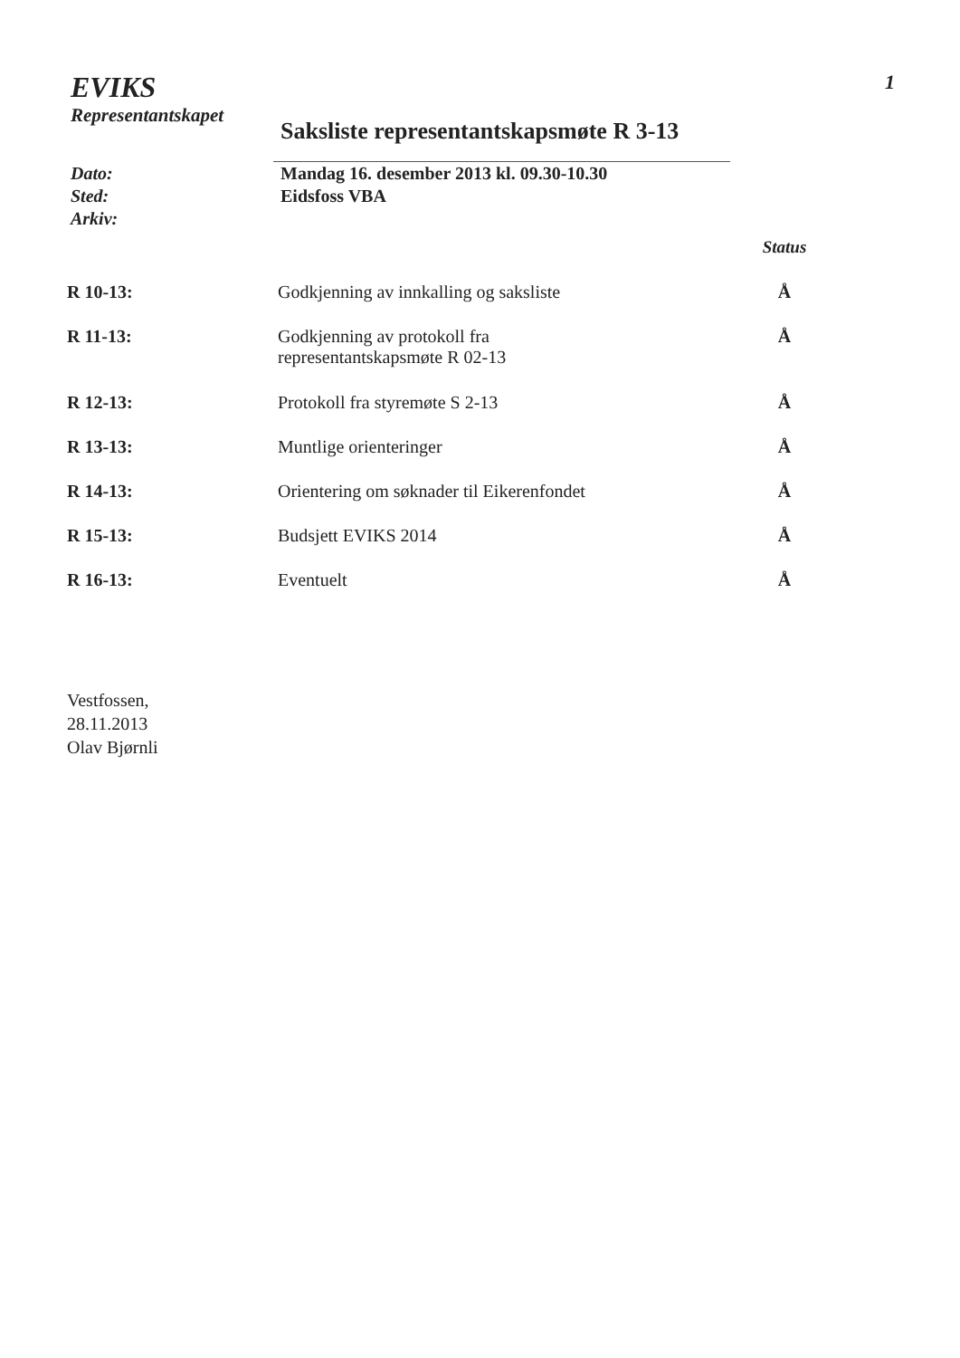EVIKS
Representantskapet
Saksliste representantskapsmøte R 3-13
1
Dato:
Sted:
Arkiv:
Mandag 16. desember 2013 kl. 09.30-10.30
Eidsfoss VBA
| | | Status |
| R 10-13: | Godkjenning av innkalling og saksliste | Å |
| R 11-13: | Godkjenning av protokoll fra representantskapsmøte R 02-13 | Å |
| R 12-13: | Protokoll fra styremøte S 2-13 | Å |
| R 13-13: | Muntlige orienteringer | Å |
| R 14-13: | Orientering om søknader til Eikerenfondet | Å |
| R 15-13: | Budsjett EVIKS 2014 | Å |
| R 16-13: | Eventuelt | Å |
Vestfossen,
28.11.2013
Olav Bjørnli